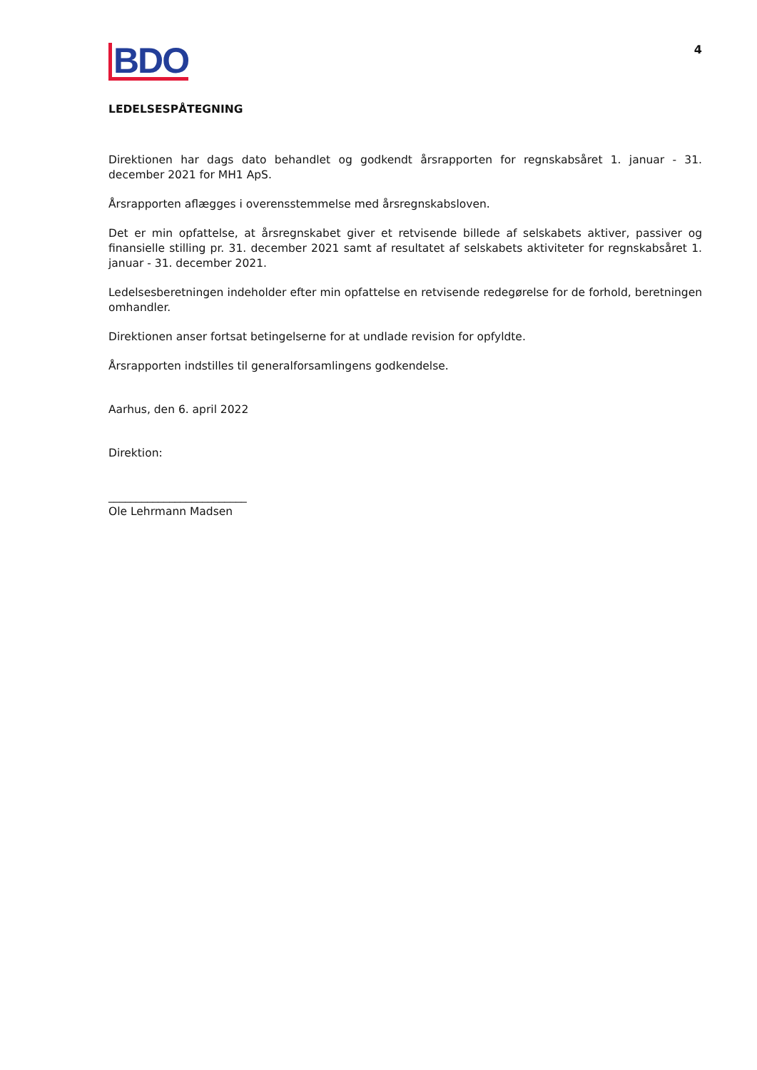BDO
4
LEDELSESPÅTEGNING
Direktionen har dags dato behandlet og godkendt årsrapporten for regnskabsåret 1. januar - 31. december 2021 for MH1 ApS.
Årsrapporten aflægges i overensstemmelse med årsregnskabsloven.
Det er min opfattelse, at årsregnskabet giver et retvisende billede af selskabets aktiver, passiver og finansielle stilling pr. 31. december 2021 samt af resultatet af selskabets aktiviteter for regnskabsåret 1. januar - 31. december 2021.
Ledelsesberetningen indeholder efter min opfattelse en retvisende redegørelse for de forhold, beretningen omhandler.
Direktionen anser fortsat betingelserne for at undlade revision for opfyldte.
Årsrapporten indstilles til generalforsamlingens godkendelse.
Aarhus, den 6. april 2022
Direktion:
_________________________
Ole Lehrmann Madsen